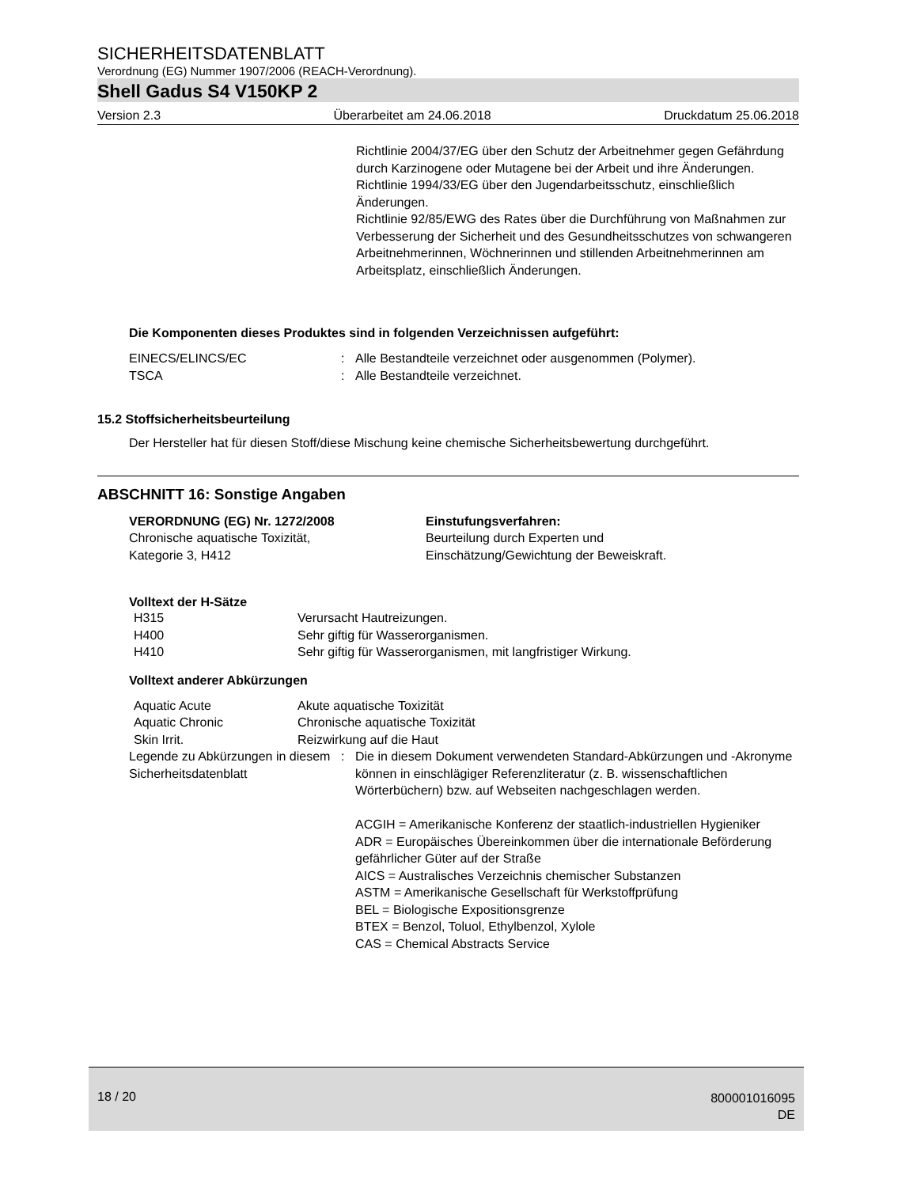SICHERHEITSDATENBLATT
Verordnung (EG) Nummer 1907/2006 (REACH-Verordnung).
Shell Gadus S4 V150KP 2
Version 2.3 Überarbeitet am 24.06.2018 Druckdatum 25.06.2018
Richtlinie 2004/37/EG über den Schutz der Arbeitnehmer gegen Gefährdung durch Karzinogene oder Mutagene bei der Arbeit und ihre Änderungen.
Richtlinie 1994/33/EG über den Jugendarbeitsschutz, einschließlich Änderungen.
Richtlinie 92/85/EWG des Rates über die Durchführung von Maßnahmen zur Verbesserung der Sicherheit und des Gesundheitsschutzes von schwangeren Arbeitnehmerinnen, Wöchnerinnen und stillenden Arbeitnehmerinnen am Arbeitsplatz, einschließlich Änderungen.
Die Komponenten dieses Produktes sind in folgenden Verzeichnissen aufgeführt:
| EINECS/ELINCS/EC | : | Alle Bestandteile verzeichnet oder ausgenommen (Polymer). |
| TSCA | : | Alle Bestandteile verzeichnet. |
15.2 Stoffsicherheitsbeurteilung
Der Hersteller hat für diesen Stoff/diese Mischung keine chemische Sicherheitsbewertung durchgeführt.
ABSCHNITT 16: Sonstige Angaben
| VERORDNUNG (EG) Nr. 1272/2008 Chronische aquatische Toxizität, Kategorie 3, H412 | Einstufungsverfahren: Beurteilung durch Experten und Einschätzung/Gewichtung der Beweiskraft. |
Volltext der H-Sätze
| H315 | Verursacht Hautreizungen. |
| H400 | Sehr giftig für Wasserorganismen. |
| H410 | Sehr giftig für Wasserorganismen, mit langfristiger Wirkung. |
Volltext anderer Abkürzungen
| Aquatic Acute | Akute aquatische Toxizität |
| Aquatic Chronic | Chronische aquatische Toxizität |
| Skin Irrit. | Reizwirkung auf die Haut |
| Legende zu Abkürzungen in diesem Sicherheitsdatenblatt | : | Die in diesem Dokument verwendeten Standard-Abkürzungen und -Akronyme können in einschlägiger Referenzliteratur (z. B. wissenschaftlichen Wörterbüchern) bzw. auf Webseiten nachgeschlagen werden. ACGIH = Amerikanische Konferenz der staatlich-industriellen Hygieniker ADR = Europäisches Übereinkommen über die internationale Beförderung gefährlicher Güter auf der Straße AICS = Australisches Verzeichnis chemischer Substanzen ASTM = Amerikanische Gesellschaft für Werkstoffprüfung BEL = Biologische Expositionsgrenze BTEX = Benzol, Toluol, Ethylbenzol, Xylole CAS = Chemical Abstracts Service |
18 / 20 800001016095
DE